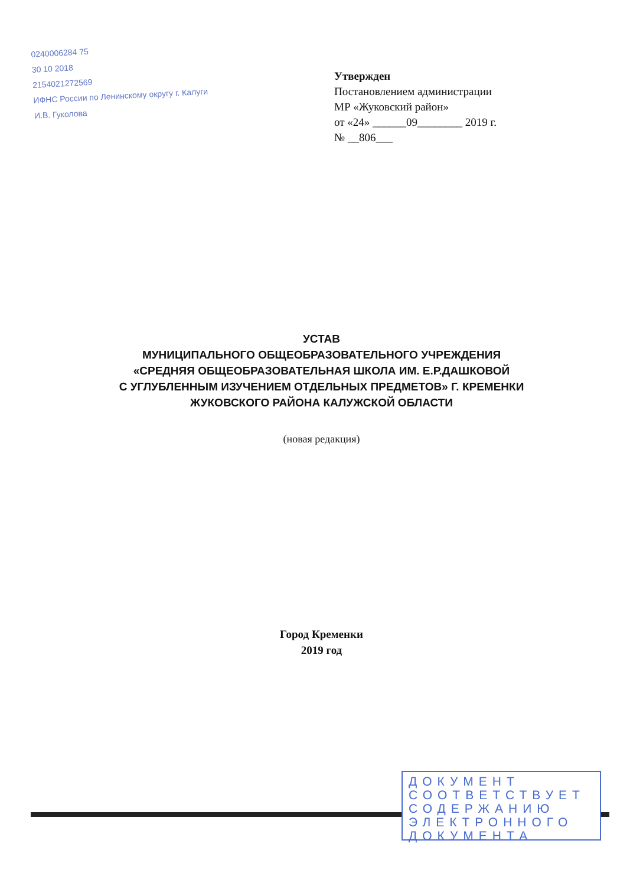0240006284 75
30 10 2018
2154021272569
ИФНС России по Ленинскому округу г. Калуги
И.В. Гуколова
Утвержден
Постановлением администрации
МР «Жуковский район»
от «24» ______09________ 2019 г.
№ __806___
УСТАВ
МУНИЦИПАЛЬНОГО ОБЩЕОБРАЗОВАТЕЛЬНОГО УЧРЕЖДЕНИЯ
«СРЕДНЯЯ ОБЩЕОБРАЗОВАТЕЛЬНАЯ ШКОЛА ИМ. Е.Р.ДАШКОВОЙ
С УГЛУБЛЕННЫМ ИЗУЧЕНИЕМ ОТДЕЛЬНЫХ ПРЕДМЕТОВ» Г. КРЕМЕНКИ
ЖУКОВСКОГО РАЙОНА КАЛУЖСКОЙ ОБЛАСТИ
(новая редакция)
Город Кременки
2019 год
ДОКУМЕНТ
СООТВЕТСТВУЕТ
СОДЕРЖАНИЮ
ЭЛЕКТРОННОГО
ДОКУМЕНТА